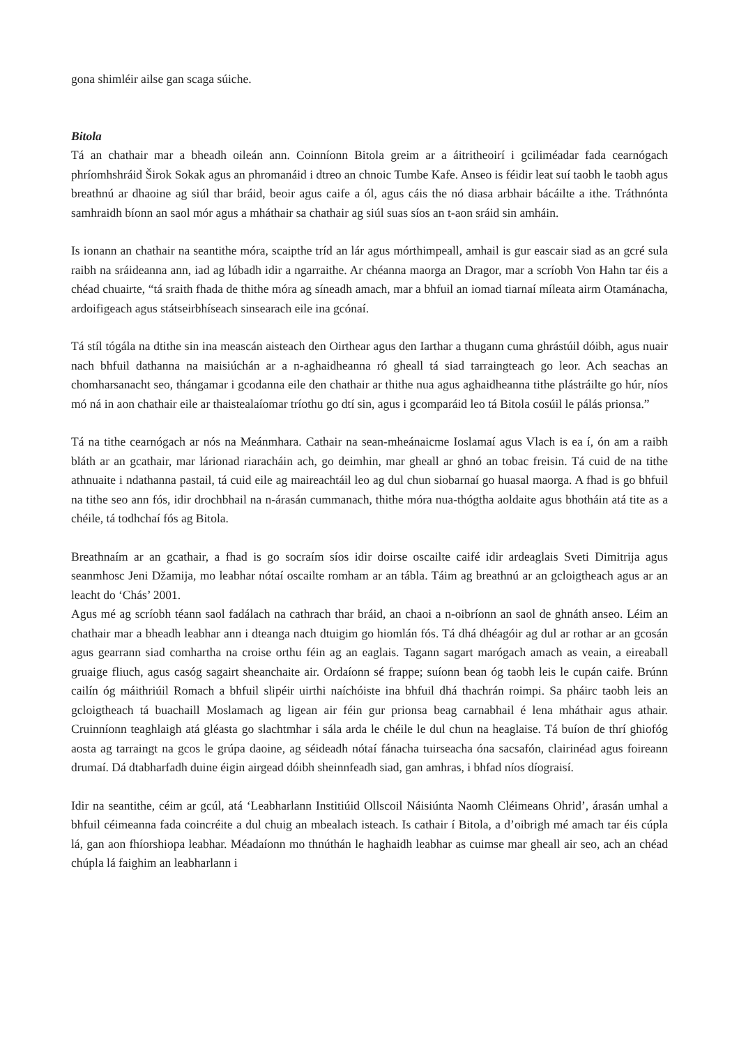gona shimléir ailse gan scaga súiche.
Bitola
Tá an chathair mar a bheadh oileán ann. Coinníonn Bitola greim ar a áitritheoirí i gciliméadar fada cearnógach phríomhshráid Širok Sokak agus an phromanáid i dtreo an chnoic Tumbe Kafe. Anseo is féidir leat suí taobh le taobh agus breathnú ar dhaoine ag siúl thar bráid, beoir agus caife a ól, agus cáis the nó diasa arbhair bácáilte a ithe. Tráthnónta samhraidh bíonn an saol mór agus a mháthair sa chathair ag siúl suas síos an t-aon sráid sin amháin.
Is ionann an chathair na seantithe móra, scaipthe tríd an lár agus mórthimpeall, amhail is gur eascair siad as an gcré sula raibh na sráideanna ann, iad ag lúbadh idir a ngarraithe. Ar chéanna maorga an Dragor, mar a scríobh Von Hahn tar éis a chéad chuairte, “tá sraith fhada de thithe móra ag síneadh amach, mar a bhfuil an iomad tiarnaí míleata airm Otamánacha, ardoifigeach agus státseirbhíseach sinsearach eile ina gcónaí.
Tá stíl tógála na dtithe sin ina meascán aisteach den Oirthear agus den Iarthar a thugann cuma ghrástúil dóibh, agus nuair nach bhfuil dathanna na maisiúchán ar a n-aghaidheanna ró gheall tá siad tarraingteach go leor. Ach seachas an chomharsanacht seo, thángamar i gcodanna eile den chathair ar thithe nua agus aghaidheanna tithe plástráilte go húr, níos mó ná in aon chathair eile ar thaistealaíomar tríothu go dtí sin, agus i gcomparáid leo tá Bitola cosúil le pálás prionsa.”
Tá na tithe cearnógach ar nós na Meánmhara. Cathair na sean-mheánaicme Ioslamaí agus Vlach is ea í, ón am a raibh bláth ar an gcathair, mar lárionad riaracháin ach, go deimhin, mar gheall ar ghnó an tobac freisin. Tá cuid de na tithe athnuaite i ndathanna pastail, tá cuid eile ag maireachtáil leo ag dul chun siobarnaí go huasal maorga. A fhad is go bhfuil na tithe seo ann fós, idir drochbhail na n-árasán cummanach, thithe móra nua-thógtha aoldaite agus bhotháin atá tite as a chéile, tá todhchaí fós ag Bitola.
Breathnaím ar an gcathair, a fhad is go socraím síos idir doirse oscailte caifé idir ardeaglais Sveti Dimitrija agus seanmhosc Jeni Džamija, mo leabhar nótaí oscailte romham ar an tábla. Táim ag breathnú ar an gcloigtheach agus ar an leacht do ‘Chás’ 2001.
Agus mé ag scríobh téann saol fadálach na cathrach thar bráid, an chaoi a n-oibríonn an saol de ghnáth anseo. Léim an chathair mar a bheadh leabhar ann i dteanga nach dtuigim go hiomlán fós. Tá dhá dhéagóir ag dul ar rothar ar an gcosán agus gearrann siad comhartha na croise orthu féin ag an eaglais. Tagann sagart marógach amach as veain, a eireaball gruaige fliuch, agus casóg sagairt sheanchaite air. Ordaíonn sé frappe; suíonn bean óg taobh leis le cupán caife. Brúnn cailín óg máithriúil Romach a bhfuil slipéir uirthi naíchóiste ina bhfuil dhá thachrán roimpi. Sa pháirc taobh leis an gcloigtheach tá buachaill Moslamach ag ligean air féin gur prionsa beag carnabhail é lena mháthair agus athair. Cruinníonn teaghlaigh atá gléasta go slachtmhar i sála arda le chéile le dul chun na heaglaise. Tá buíon de thrí ghiofóg aosta ag tarraingt na gcos le grúpa daoine, ag séideadh nótaí fánacha tuirseacha óna sacsafón, clairinéad agus foireann drumaí. Dá dtabharfadh duine éigin airgead dóibh sheinnfeadh siad, gan amhras, i bhfad níos díograisí.
Idir na seantithe, céim ar gcúl, atá ‘Leabharlann Institiúid Ollscoil Náisiúnta Naomh Cléimeans Ohrid’, árasán umhal a bhfuil céimeanna fada coincréite a dul chuig an mbealach isteach. Is cathair í Bitola, a d’oibrigh mé amach tar éis cúpla lá, gan aon fhíorshiopa leabhar. Méadaíonn mo thnúthán le haghaidh leabhar as cuimse mar gheall air seo, ach an chéad chúpla lá faighim an leabharlann i